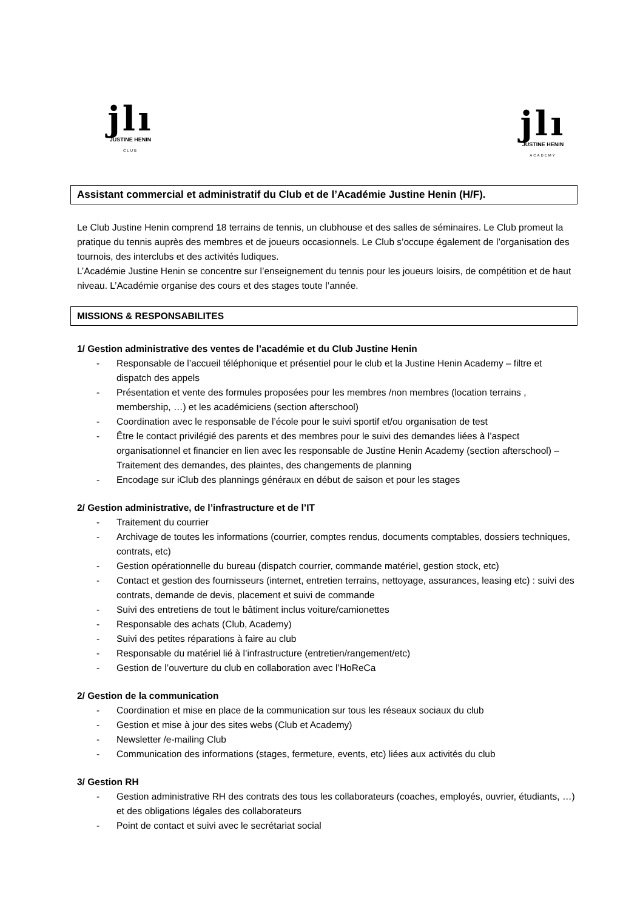jlı
JUSTINE HENIN
CLUB
jlı
JUSTINE HENIN
ACADEMY
Assistant commercial et administratif du Club et de l’Académie Justine Henin (H/F).
Le Club Justine Henin comprend 18 terrains de tennis, un clubhouse et des salles de séminaires. Le Club promeut la pratique du tennis auprès des membres et de joueurs occasionnels. Le Club s’occupe également de l’organisation des tournois, des interclubs et des activités ludiques.
L’Académie Justine Henin se concentre sur l’enseignement du tennis pour les joueurs loisirs, de compétition et de haut niveau. L’Académie organise des cours et des stages toute l’année.
MISSIONS & RESPONSABILITES
1/ Gestion administrative des ventes de l’académie et du Club Justine Henin
- Responsable de l’accueil téléphonique et présentiel pour le club et la Justine Henin Academy – filtre et dispatch des appels
- Présentation et vente des formules proposées pour les membres /non membres (location terrains , membership, …) et les académiciens (section afterschool)
- Coordination avec le responsable de l’école pour le suivi sportif et/ou organisation de test
- Être le contact privilégié des parents et des membres pour le suivi des demandes liées à l’aspect organisationnel et financier en lien avec les responsable de Justine Henin Academy (section afterschool) – Traitement des demandes, des plaintes, des changements de planning
- Encodage sur iClub des plannings généraux en début de saison et pour les stages
2/ Gestion administrative, de l’infrastructure et de l’IT
- Traitement du courrier
- Archivage de toutes les informations (courrier, comptes rendus, documents comptables, dossiers techniques, contrats, etc)
- Gestion opérationnelle du bureau (dispatch courrier, commande matériel, gestion stock, etc)
- Contact et gestion des fournisseurs (internet, entretien terrains, nettoyage, assurances, leasing etc) : suivi des contrats, demande de devis, placement et suivi de commande
- Suivi des entretiens de tout le bâtiment inclus voiture/camionettes
- Responsable des achats (Club, Academy)
- Suivi des petites réparations à faire au club
- Responsable du matériel lié à l’infrastructure (entretien/rangement/etc)
- Gestion de l’ouverture du club en collaboration avec l’HoReCa
2/ Gestion de la communication
- Coordination et mise en place de la communication sur tous les réseaux sociaux du club
- Gestion et mise à jour des sites webs (Club et Academy)
- Newsletter /e-mailing Club
- Communication des informations (stages, fermeture, events, etc) liées aux activités du club
3/ Gestion RH
- Gestion administrative RH des contrats des tous les collaborateurs (coaches, employés, ouvrier, étudiants, …) et des obligations légales des collaborateurs
- Point de contact et suivi avec le secrétariat social